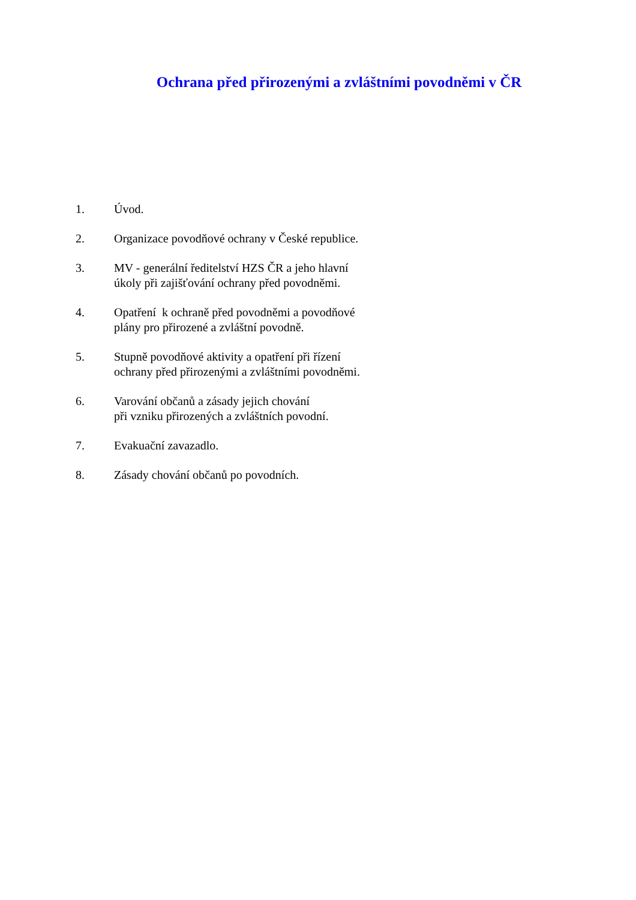Ochrana před přirozenými a zvláštními povodněmi v ČR
1. Úvod.
2. Organizace povodňové ochrany v České republice.
3. MV - generální ředitelství HZS ČR a jeho hlavní
úkoly při zajišťování ochrany před povodněmi.
4. Opatření k ochraně před povodněmi a povodňové
plány pro přirozené a zvláštní povodně.
5. Stupně povodňové aktivity a opatření při řízení
ochrany před přirozenými a zvláštními povodněmi.
6. Varování občanů a zásady jejich chování
při vzniku přirozených a zvláštních povodní.
7. Evakuační zavazadlo.
8. Zásady chování občanů po povodních.